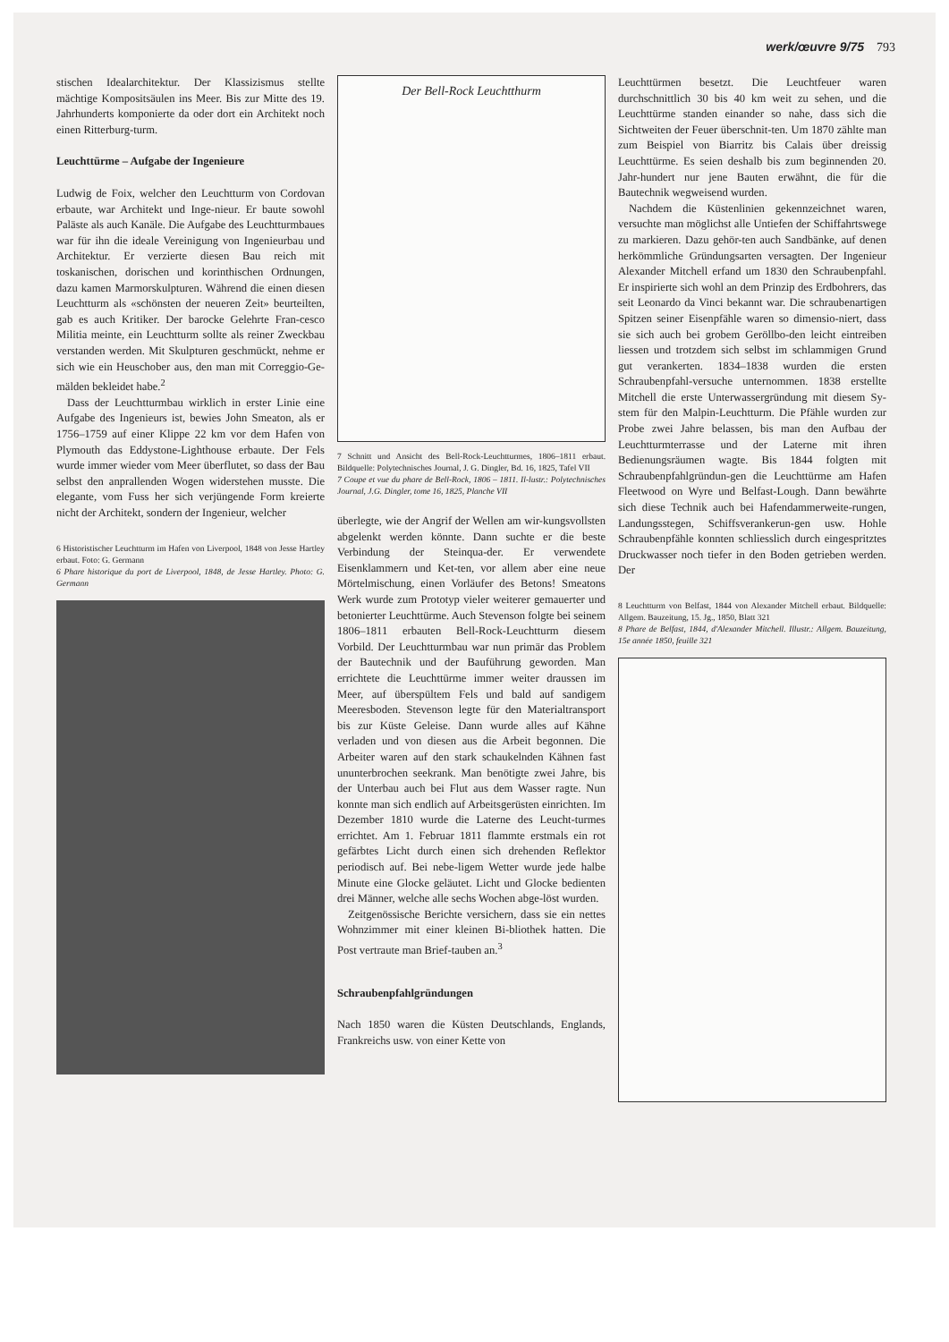werk/œuvre 9/75 793
stischen Idealarchitektur. Der Klassizismus stellte mächtige Kompositsäulen ins Meer. Bis zur Mitte des 19. Jahrhunderts komponierte da oder dort ein Architekt noch einen Ritterburg-turm.
Leuchttürme – Aufgabe der Ingenieure
Ludwig de Foix, welcher den Leuchtturm von Cordovan erbaute, war Architekt und Inge-nieur. Er baute sowohl Paläste als auch Kanäle. Die Aufgabe des Leuchtturmbaues war für ihn die ideale Vereinigung von Ingenieurbau und Architektur. Er verzierte diesen Bau reich mit toskanischen, dorischen und korinthischen Ordnungen, dazu kamen Marmorskulpturen. Während die einen diesen Leuchtturm als «schönsten der neueren Zeit» beurteilten, gab es auch Kritiker. Der barocke Gelehrte Fran-cesco Militia meinte, ein Leuchtturm sollte als reiner Zweckbau verstanden werden. Mit Skulpturen geschmückt, nehme er sich wie ein Heuschober aus, den man mit Correggio-Ge-mälden bekleidet habe.<sup>2</sup>
Dass der Leuchtturmbau wirklich in erster Linie eine Aufgabe des Ingenieurs ist, bewies John Smeaton, als er 1756–1759 auf einer Klippe 22 km vor dem Hafen von Plymouth das Eddystone-Lighthouse erbaute. Der Fels wurde immer wieder vom Meer überflutet, so dass der Bau selbst den anprallenden Wogen widerstehen musste. Die elegante, vom Fuss her sich verjüngende Form kreierte nicht der Architekt, sondern der Ingenieur, welcher
6 Historistischer Leuchtturm im Hafen von Liverpool, 1848 von Jesse Hartley erbaut. Foto: G. Germann
6 Phare historique du port de Liverpool, 1848, de Jesse Hartley. Photo: G. Germann
Der Bell-Rock Leuchtthurm
7 Schnitt und Ansicht des Bell-Rock-Leuchtturmes, 1806–1811 erbaut. Bildquelle: Polytechnisches Journal, J. G. Dingler, Bd. 16, 1825, Tafel VII
7 Coupe et vue du phare de Bell-Rock, 1806 – 1811. Il-lustr.: Polytechnisches Journal, J.G. Dingler, tome 16, 1825, Planche VII
überlegte, wie der Angrif der Wellen am wir-kungsvollsten abgelenkt werden könnte. Dann suchte er die beste Verbindung der Steinqua-der. Er verwendete Eisenklammern und Ket-ten, vor allem aber eine neue Mörtelmischung, einen Vorläufer des Betons! Smeatons Werk wurde zum Prototyp vieler weiterer gemauerter und betonierter Leuchttürme. Auch Stevenson folgte bei seinem 1806–1811 erbauten Bell-Rock-Leuchtturm diesem Vorbild. Der Leuchtturmbau war nun primär das Problem der Bautechnik und der Bauführung geworden. Man errichtete die Leuchttürme immer weiter draussen im Meer, auf überspültem Fels und bald auf sandigem Meeresboden. Stevenson legte für den Materialtransport bis zur Küste Geleise. Dann wurde alles auf Kähne verladen und von diesen aus die Arbeit begonnen. Die Arbeiter waren auf den stark schaukelnden Kähnen fast ununterbrochen seekrank. Man benötigte zwei Jahre, bis der Unterbau auch bei Flut aus dem Wasser ragte. Nun konnte man sich endlich auf Arbeitsgerüsten einrichten. Im Dezember 1810 wurde die Laterne des Leucht-turmes errichtet. Am 1. Februar 1811 flammte erstmals ein rot gefärbtes Licht durch einen sich drehenden Reflektor periodisch auf. Bei nebe-ligem Wetter wurde jede halbe Minute eine Glocke geläutet. Licht und Glocke bedienten drei Männer, welche alle sechs Wochen abge-löst wurden.
Zeitgenössische Berichte versichern, dass sie ein nettes Wohnzimmer mit einer kleinen Bi-bliothek hatten. Die Post vertraute man Brief-tauben an.<sup>3</sup>
Schraubenpfahlgründungen
Nach 1850 waren die Küsten Deutschlands, Englands, Frankreichs usw. von einer Kette von
Leuchttürmen besetzt. Die Leuchtfeuer waren durchschnittlich 30 bis 40 km weit zu sehen, und die Leuchttürme standen einander so nahe, dass sich die Sichtweiten der Feuer überschnit-ten. Um 1870 zählte man zum Beispiel von Biarritz bis Calais über dreissig Leuchttürme. Es seien deshalb bis zum beginnenden 20. Jahr-hundert nur jene Bauten erwähnt, die für die Bautechnik wegweisend wurden.
Nachdem die Küstenlinien gekennzeichnet waren, versuchte man möglichst alle Untiefen der Schiffahrtswege zu markieren. Dazu gehör-ten auch Sandbänke, auf denen herkömmliche Gründungsarten versagten. Der Ingenieur Alexander Mitchell erfand um 1830 den Schraubenpfahl. Er inspirierte sich wohl an dem Prinzip des Erdbohrers, das seit Leonardo da Vinci bekannt war. Die schraubenartigen Spitzen seiner Eisenpfähle waren so dimensio-niert, dass sie sich auch bei grobem Geröllbo-den leicht eintreiben liessen und trotzdem sich selbst im schlammigen Grund gut verankerten. 1834–1838 wurden die ersten Schraubenpfahl-versuche unternommen. 1838 erstellte Mitchell die erste Unterwassergründung mit diesem Sy-stem für den Malpin-Leuchtturm. Die Pfähle wurden zur Probe zwei Jahre belassen, bis man den Aufbau der Leuchtturmterrasse und der Laterne mit ihren Bedienungsräumen wagte. Bis 1844 folgten mit Schraubenpfahlgründun-gen die Leuchttürme am Hafen Fleetwood on Wyre und Belfast-Lough. Dann bewährte sich diese Technik auch bei Hafendammerweite-rungen, Landungsstegen, Schiffsverankerun-gen usw. Hohle Schraubenpfähle konnten schliesslich durch eingespritztes Druckwasser noch tiefer in den Boden getrieben werden. Der
8 Leuchtturm von Belfast, 1844 von Alexander Mitchell erbaut. Bildquelle: Allgem. Bauzeitung, 15. Jg., 1850, Blatt 321
8 Phare de Belfast, 1844, d'Alexander Mitchell. Illustr.: Allgem. Bauzeitung, 15e année 1850, feuille 321